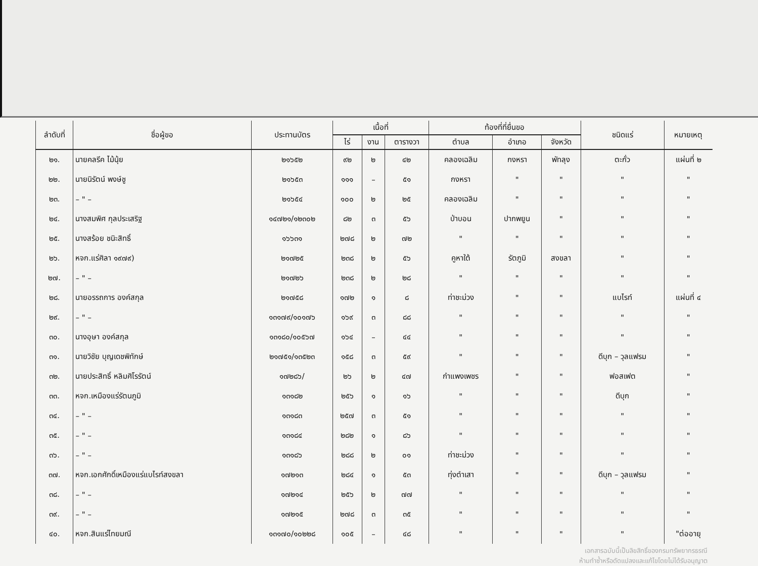| ลำดับที่ | ชื่อผู้ขอ | ประทานบัตร | เนื้อที่ | | | ท้องที่ที่ยื่นขอ | | | ชนิดแร่ | หมายเหตุ |
| --- | --- | --- | --- | --- | --- | --- | --- | --- | --- | --- |
| | | | ไร่ | งาน | ตารางวา | ตำบล | อำเภอ | จังหวัด | | |
| ๒๑. | นายคลรีค ไม้นุ้ย | ๒๑๖๕๒ | ๙๒ | ๒ | ๔๒ | คลองเฉลิม | กงหรา | พัทลุง | ตะกั่ว | แผ่นที่ ๒ |
| ๒๒. | นายนิรัตน์ พงษ์ชู | ๒๑๖๕๓ | ๑๑๑ | – | ๕๑ | กงหรา | " | " | " | " |
| ๒๓. | – " – | ๒๑๖๕๔ | ๑๐๐ | ๒ | ๒๕ | คลองเฉลิม | " | " | " | " |
| ๒๔. | นางสมพิศ กุลประเสริฐ | ๑๔๗๒๑/๑๒๓๐๒ | ๘๒ | ๓ | ๕๖ | ป่าบอน | ปากพยูน | " | " | " |
| ๒๕. | นางสร้อย ชนิะสิทธิ์ | ๑๖๖๓๑ | ๒๗๘ | ๒ | ๗๒ | " | " | " | " | " |
| ๒๖. | หจก.แร่ศิลา ๑๙๗๙) | ๒๑๗๒๕ | ๒๓๘ | ๒ | ๕๖ | คูหาใต้ | รัตภูมิ | สงขลา | " | " |
| ๒๗. | – " – | ๒๑๗๒๖ | ๒๓๘ | ๒ | ๒๘ | " | " | " | " | " |
| ๒๘. | นายอรรถการ องค์สกุล | ๒๑๗๕๘ | ๑๗๒ | ๑ | ๘ | ท่าชะม่วง | " | " | แบไรท์ | แผ่นที่ ๔ |
| ๒๙. | – " – | ๑๓๑๗๙/๑๐๑๗๖ | ๑๖๙ | ๓ | ๘๘ | " | " | " | " | " |
| ๓๐. | นางอุษา องค์สกุล | ๑๓๑๘๐/๑๐๕๖๗ | ๑๖๔ | – | ๔๔ | " | " | " | " | " |
| ๓๑. | นายวิชัย บุญเดชพิทักษ์ | ๒๑๗๕๑/๑๓๕๒๓ | ๑๕๘ | ๓ | ๕๙ | " | " | " | ดีบุก – วุลแฟรม | " |
| ๓๒. | นายประสิทธิ์ หลิมศิโรรัตน์ | ๑๗๒๘๖/ | ๒๖ | ๒ | ๔๗ | กำแพงเพชร | " | " | ฟอสเฟต | " |
| ๓๓. | หจก.เหมืองแร่รัตนภูมิ | ๑๓๑๘๒ | ๒๕๖ | ๑ | ๑๖ | " | " | " | ดีบุก | " |
| ๓๔. | – " – | ๑๓๑๘๓ | ๒๕๗ | ๓ | ๕๑ | " | " | " | " | " |
| ๓๕. | – " – | ๑๓๑๘๔ | ๒๘๒ | ๑ | ๘๖ | " | " | " | " | " |
| ๓๖. | – " – | ๑๓๑๘๖ | ๒๘๘ | ๒ | ๐๑ | ท่าชะม่วง | " | " | " | " |
| ๓๗. | หจก.เอกศักดิ์เหมืองแร่แบไรท์สงขลา | ๑๗๒๑๓ | ๒๘๔ | ๑ | ๕๓ | ทุ่งตำเสา | " | " | ดีบุก – วุลแฟรม | " |
| ๓๘. | – " – | ๑๗๒๑๔ | ๒๕๖ | ๒ | ๗๗ | " | " | " | " | " |
| ๓๙. | – " – | ๑๗๒๑๕ | ๒๗๘ | ๓ | ๓๕ | " | " | " | " | " |
| ๔๐. | หจก.สินแร่ไทยมณี | ๑๓๑๗๐/๑๐๒๒๘ | ๑๐๕ | – | ๔๘ | " | " | " | " | "ต่ออายุ |
เอกสารฉบับนี้เป็นลิขสิทธิ์ของกรมทรัพยากรธรณี
ห้ามทำซ้ำหรือดัดแปลงและแก้ไขโดยไม่ได้รับอนุญาต